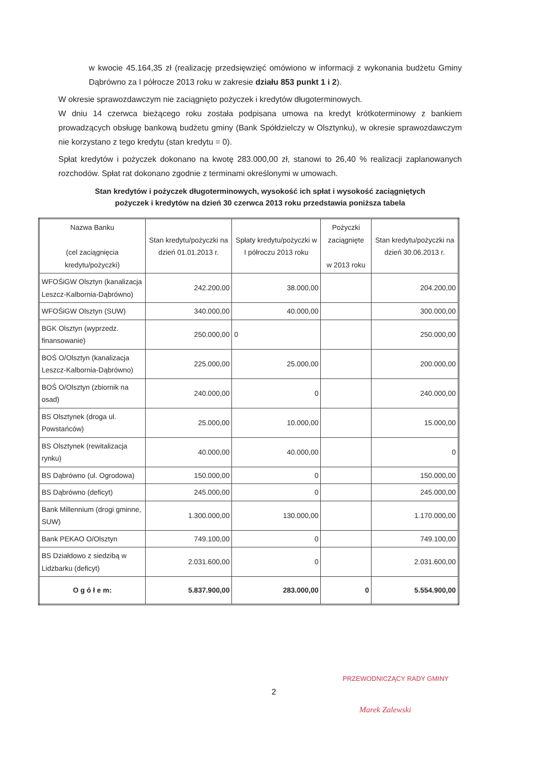w kwocie 45.164,35 zł (realizację przedsięwzięć omówiono w informacji z wykonania budżetu Gminy Dąbrówno za I półrocze 2013 roku w zakresie działu 853 punkt 1 i 2).
W okresie sprawozdawczym nie zaciągnięto pożyczek i kredytów długoterminowych.
W dniu 14 czerwca bieżącego roku została podpisana umowa na kredyt krótkoterminowy z bankiem prowadzących obsługę bankową budżetu gminy (Bank Spółdzielczy w Olsztynku), w okresie sprawozdawczym nie korzystano z tego kredytu (stan kredytu = 0).
Spłat kredytów i pożyczek dokonano na kwotę 283.000,00 zł, stanowi to 26,40 % realizacji zaplanowanych rozchodów. Spłat rat dokonano zgodnie z terminami określonymi w umowach.
Stan kredytów i pożyczek długoterminowych, wysokość ich spłat i wysokość zaciągniętych
pożyczek i kredytów na dzień 30 czerwca 2013 roku przedstawia poniższa tabela
| Nazwa Banku (cel zaciągnięcia kredytu/pożyczki) | Stan kredytu/pożyczki na dzień 01.01.2013 r. | Spłaty kredytu/pożyczki w I półroczu 2013 roku | Pożyczki zaciągnięte w 2013 roku | Stan kredytu/pożyczki na dzień 30.06.2013 r. |
| --- | --- | --- | --- | --- |
| WFOŚiGW Olsztyn (kanalizacja Leszcz-Kalbornia-Dąbrówno) | 242.200,00 | 38.000,00 | | 204.200,00 |
| WFOŚiGW Olsztyn (SUW) | 340.000,00 | 40.000,00 | | 300.000,00 |
| BGK Olsztyn (wyprzedz. finansowanie) | 250.000,00 | 0 | | 250.000,00 |
| BOŚ O/Olsztyn (kanalizacja Leszcz-Kalbornia-Dąbrówno) | 225.000,00 | 25.000,00 | | 200.000,00 |
| BOŚ O/Olsztyn (zbiornik na osad) | 240.000,00 | 0 | | 240.000,00 |
| BS Olsztynek (droga ul. Powstańców) | 25.000,00 | 10.000,00 | | 15.000,00 |
| BS Olsztynek (rewitalizacja rynku) | 40.000,00 | 40.000,00 | | 0 |
| BS Dąbrówno (ul. Ogrodowa) | 150.000,00 | 0 | | 150.000,00 |
| BS Dąbrówno (deficyt) | 245.000,00 | 0 | | 245.000,00 |
| Bank Millennium (drogi gminne, SUW) | 1.300.000,00 | 130.000,00 | | 1.170.000,00 |
| Bank PEKAO O/Olsztyn | 749.100,00 | 0 | | 749.100,00 |
| BS Działdowo z siedzibą w Lidzbarku (deficyt) | 2.031.600,00 | 0 | | 2.031.600,00 |
| O g ó ł e m: | 5.837.900,00 | 283.000,00 | 0 | 5.554.900,00 |
2
PRZEWODNICZĄCY RADY GMINY
Marek Zalewski